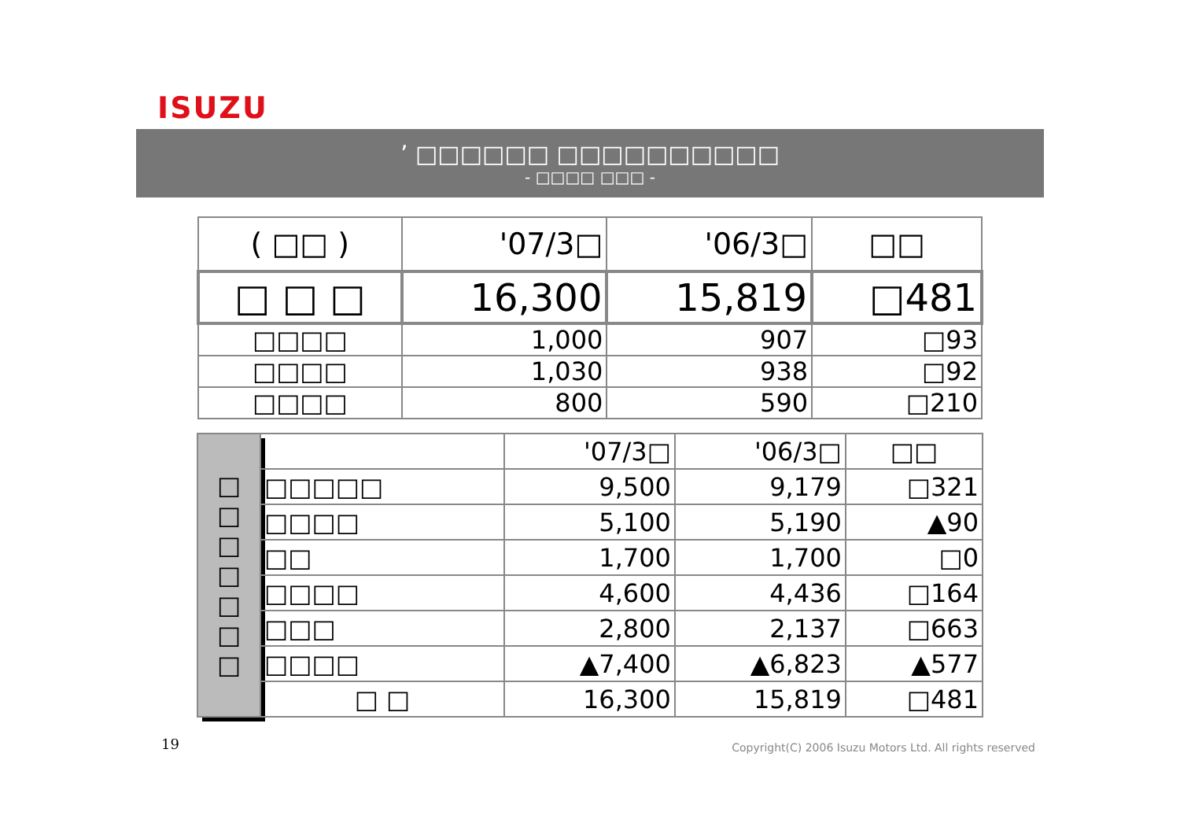ISUZU
’ □□□□□□ □□□□□□□□□□
- □□□□ □□□ -
| ( □□ ) | '07/3□ | '06/3□ | □□ |
| □ □ □ | 16,300 | 15,819 | □481 |
| □□□□ | 1,000 | 907 | □93 |
| □□□□ | 1,030 | 938 | □92 |
| □□□□ | 800 | 590 | □210 |
| □ □ □ □ □ □ □ | | '07/3□ | '06/3□ | □□ |
| | □□□□□ | 9,500 | 9,179 | □321 |
| | □□□□ | 5,100 | 5,190 | ▲90 |
| | □□ | 1,700 | 1,700 | □0 |
| | □□□□ | 4,600 | 4,436 | □164 |
| | □□□ | 2,800 | 2,137 | □663 |
| | □□□□ | ▲7,400 | ▲6,823 | ▲577 |
| | □ □ | 16,300 | 15,819 | □481 |
19
Copyright(C) 2006 Isuzu Motors Ltd. All rights reserved